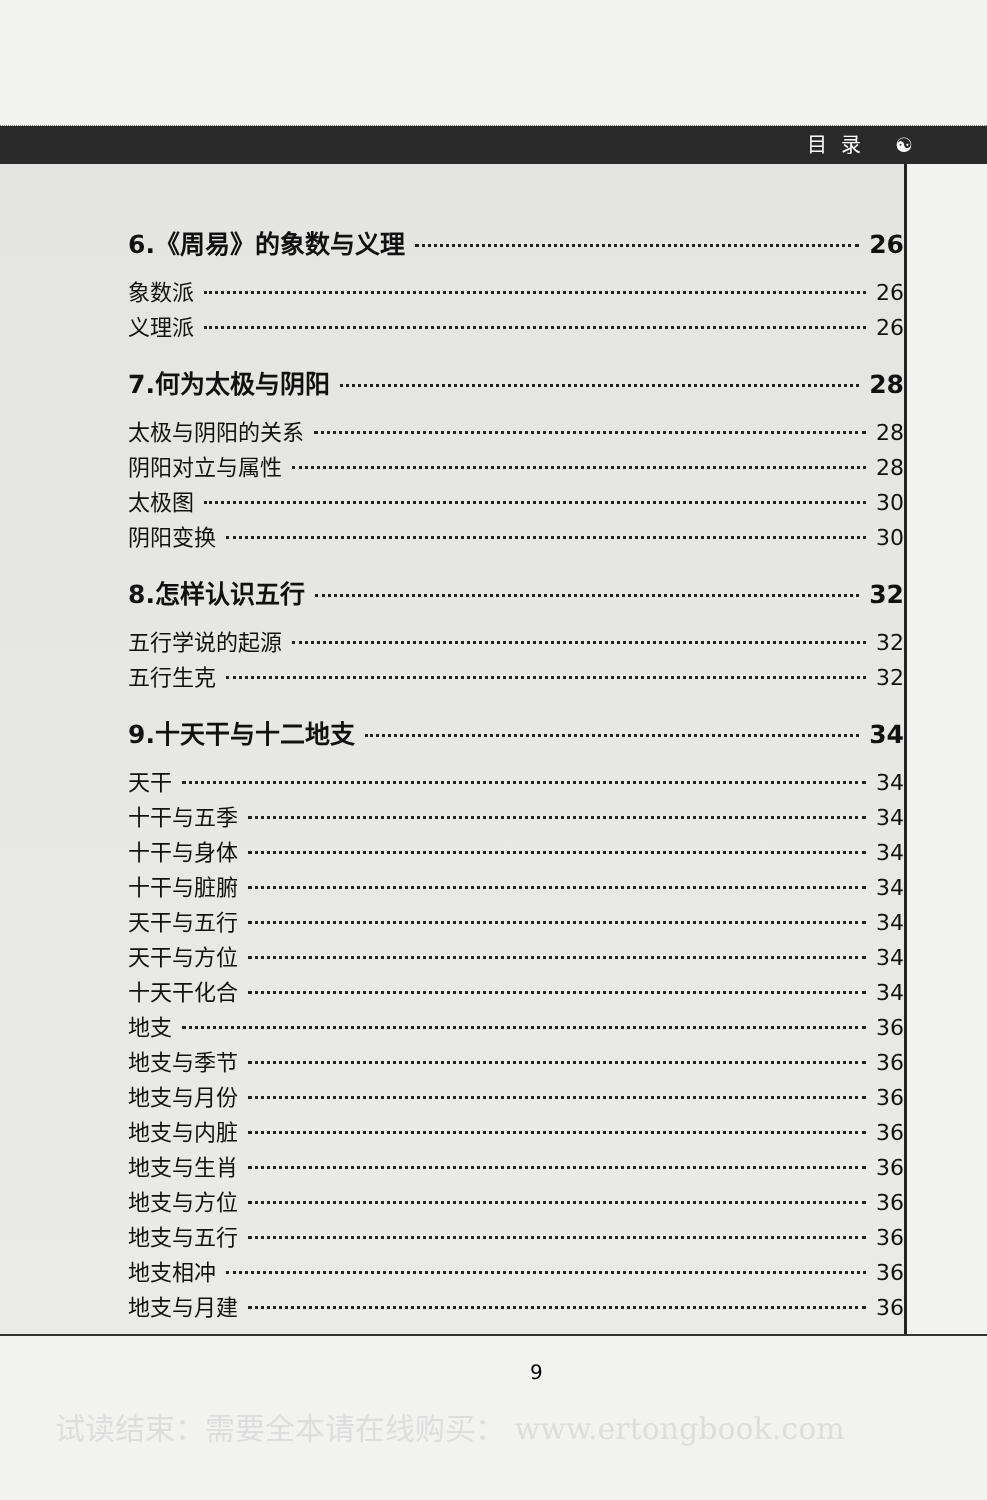目录 ☯
6.《周易》的象数与义理 26
象数派 26
义理派 26
7.何为太极与阴阳 28
太极与阴阳的关系 28
阴阳对立与属性 28
太极图 30
阴阳变换 30
8.怎样认识五行 32
五行学说的起源 32
五行生克 32
9.十天干与十二地支 34
天干 34
十干与五季 34
十干与身体 34
十干与脏腑 34
天干与五行 34
天干与方位 34
十天干化合 34
地支 36
地支与季节 36
地支与月份 36
地支与内脏 36
地支与生肖 36
地支与方位 36
地支与五行 36
地支相冲 36
地支与月建 36
9
试读结束：需要全本请在线购买： www.ertongbook.com